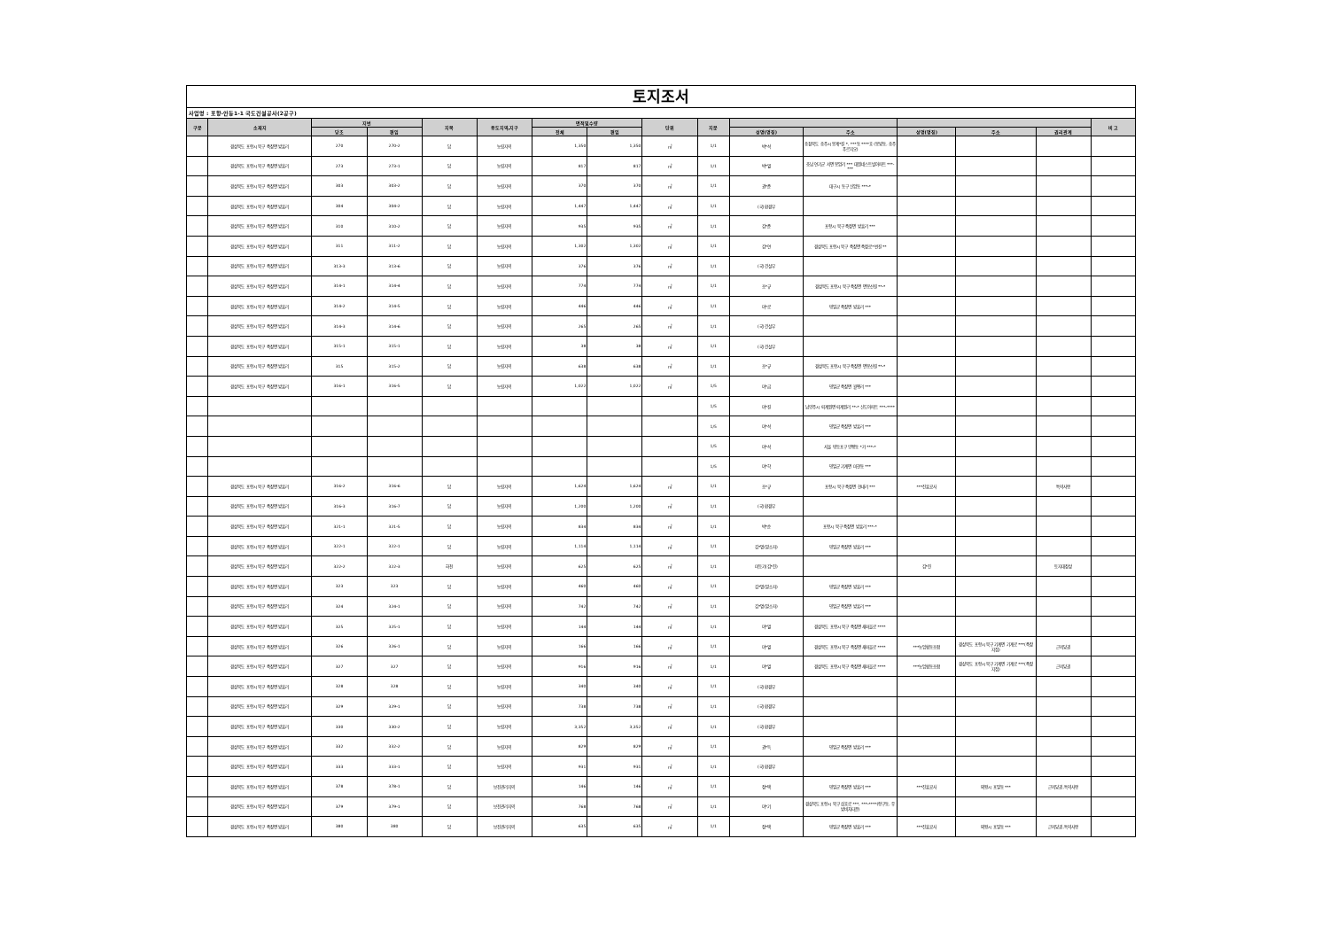토지조서
사업명 : 포항-안동1-1 국도건설공사(2공구)
| 구분 | 소재지 | 지번 | | 지목 | 용도지역,지구 | 면적및수량 | | 단위 | 지분 | | | | | | 비 고 |
| --- | --- | --- | --- | --- | --- | --- | --- | --- | --- | --- | --- | --- | --- | --- | --- |
| | | 당초 | 편입 | | | 전체 | 편입 | | | 성명(명칭) | 주소 | 성명(명칭) | 주소 | 권리관계 | |
| | 경상북도 포항시 북구 죽장면 방흥리 | 270 | 270-2 | 답 | 농림지역 | 1,350 | 1,350 | ㎡ | 1/1 | 박*석 | 충청북도 충주시 봉계*길 *, ***동 ****호 (봉방동, 충주푸르지오) | | | | |
| | 경상북도 포항시 북구 죽장면 방흥리 | 273 | 273-1 | 답 | 농림지역 | 817 | 817 | ㎡ | 1/1 | 박*열 | 충남 연기군 서면 봉암리 *** 대원네스트빌아파트 ***-*** | | | | |
| | 경상북도 포항시 북구 죽장면 방흥리 | 303 | 303-2 | 답 | 농림지역 | 370 | 370 | ㎡ | 1/1 | 권*준 | 대구시 동구 신암동 ***-* | | | | |
| | 경상북도 포항시 북구 죽장면 방흥리 | 304 | 304-2 | 답 | 농림지역 | 1,447 | 1,447 | ㎡ | 1/1 | (국)환경부 | | | | | |
| | 경상북도 포항시 북구 죽장면 방흥리 | 310 | 310-2 | 답 | 농림지역 | 935 | 935 | ㎡ | 1/1 | 김*준 | 포항시 북구 죽장면 방흥리 *** | | | | |
| | 경상북도 포항시 북구 죽장면 방흥리 | 311 | 311-2 | 답 | 농림지역 | 1,302 | 1,302 | ㎡ | 1/1 | 김*연 | 경상북도 포항시 북구 죽장면 죽장로*번길 ** | | | | |
| | 경상북도 포항시 북구 죽장면 방흥리 | 313-3 | 313-6 | 답 | 농림지역 | 376 | 376 | ㎡ | 1/1 | (국)건설부 | | | | | |
| | 경상북도 포항시 북구 죽장면 방흥리 | 314-1 | 314-4 | 답 | 농림지역 | 774 | 774 | ㎡ | 1/1 | 조*규 | 경상북도 포항시 북구 죽장면 면봉산길 **-* | | | | |
| | 경상북도 포항시 북구 죽장면 방흥리 | 314-2 | 314-5 | 답 | 농림지역 | 446 | 446 | ㎡ | 1/1 | 이*로 | 영일군 죽장면 방흥리 *** | | | | |
| | 경상북도 포항시 북구 죽장면 방흥리 | 314-3 | 314-6 | 답 | 농림지역 | 265 | 265 | ㎡ | 1/1 | (국)건설부 | | | | | |
| | 경상북도 포항시 북구 죽장면 방흥리 | 315-1 | 315-1 | 답 | 농림지역 | 38 | 38 | ㎡ | 1/1 | (국)건설부 | | | | | |
| | 경상북도 포항시 북구 죽장면 방흥리 | 315 | 315-2 | 답 | 농림지역 | 638 | 638 | ㎡ | 1/1 | 조*규 | 경상북도 포항시 북구 죽장면 면봉산길 **-* | | | | |
| | 경상북도 포항시 북구 죽장면 방흥리 | 316-1 | 316-5 | 답 | 농림지역 | 1,022 | 1,022 | ㎡ | 1/5 | 이*금 | 영일군 죽장면 월평리 *** | | | | |
| | | | | | | | | | 1/5 | 이*길 | 남양주시 퇴계원면 퇴계원리 **-* 신도아파트 ***-**** | | | | |
| | | | | | | | | | 1/5 | 이*석 | 영일군 죽장면 방흥리 *** | | | | |
| | | | | | | | | | 1/5 | 이*석 | 서울 영등포구 양평동 *가 ***-* | | | | |
| | | | | | | | | | 1/5 | 이*학 | 영일군 기계면 미현동 *** | | | | |
| | 경상북도 포항시 북구 죽장면 방흥리 | 316-2 | 316-6 | 답 | 농림지역 | 1,624 | 1,624 | ㎡ | 1/1 | 조*규 | 포항시 북구 죽장면 현내리 *** | ***진흥공사 | | 특약사항 | |
| | 경상북도 포항시 북구 죽장면 방흥리 | 316-3 | 316-7 | 답 | 농림지역 | 1,200 | 1,200 | ㎡ | 1/1 | (국)환경부 | | | | | |
| | 경상북도 포항시 북구 죽장면 방흥리 | 321-1 | 321-5 | 답 | 농림지역 | 834 | 834 | ㎡ | 1/1 | 박*순 | 포항시 북구 죽장면 방흥리 ***-* | | | | |
| | 경상북도 포항시 북구 죽장면 방흥리 | 322-1 | 322-1 | 답 | 농림지역 | 1,114 | 1,114 | ㎡ | 1/1 | 김*명(말소자) | 영일군 죽장면 방흥리 *** | | | | |
| | 경상북도 포항시 북구 죽장면 방흥리 | 322-2 | 322-3 | 하천 | 농림지역 | 625 | 625 | ㎡ | 1/1 | 미등기(김*진) | | 김*진 | | 토지대장상 | |
| | 경상북도 포항시 북구 죽장면 방흥리 | 323 | 323 | 답 | 농림지역 | 460 | 460 | ㎡ | 1/1 | 김*명(말소자) | 영일군 죽장면 방흥리 *** | | | | |
| | 경상북도 포항시 북구 죽장면 방흥리 | 324 | 324-1 | 답 | 농림지역 | 742 | 742 | ㎡ | 1/1 | 김*명(말소자) | 영일군 죽장면 방흥리 *** | | | | |
| | 경상북도 포항시 북구 죽장면 방흥리 | 325 | 325-1 | 답 | 농림지역 | 144 | 144 | ㎡ | 1/1 | 이*열 | 경상북도 포항시 북구 죽장면 새마을로 **** | | | | |
| | 경상북도 포항시 북구 죽장면 방흥리 | 326 | 326-1 | 답 | 농림지역 | 166 | 166 | ㎡ | 1/1 | 이*열 | 경상북도 포항시 북구 죽장면 새마을로 **** | ***농업협동조합 | 경상북도 포항시 북구 기계면 기계로 ***(죽장지점) | 근저당권 | |
| | 경상북도 포항시 북구 죽장면 방흥리 | 327 | 327 | 답 | 농림지역 | 916 | 916 | ㎡ | 1/1 | 이*열 | 경상북도 포항시 북구 죽장면 새마을로 **** | ***농업협동조합 | 경상북도 포항시 북구 기계면 기계로 ***(죽장지점) | 근저당권 | |
| | 경상북도 포항시 북구 죽장면 방흥리 | 328 | 328 | 답 | 농림지역 | 340 | 340 | ㎡ | 1/1 | (국)환경부 | | | | | |
| | 경상북도 포항시 북구 죽장면 방흥리 | 329 | 329-1 | 답 | 농림지역 | 738 | 738 | ㎡ | 1/1 | (국)환경부 | | | | | |
| | 경상북도 포항시 북구 죽장면 방흥리 | 330 | 330-2 | 답 | 농림지역 | 3,352 | 3,352 | ㎡ | 1/1 | (국)환경부 | | | | | |
| | 경상북도 포항시 북구 죽장면 방흥리 | 332 | 332-2 | 답 | 농림지역 | 829 | 829 | ㎡ | 1/1 | 권*득 | 영일군 죽장면 방흥리 *** | | | | |
| | 경상북도 포항시 북구 죽장면 방흥리 | 333 | 333-1 | 답 | 농림지역 | 931 | 931 | ㎡ | 1/1 | (국)환경부 | | | | | |
| | 경상북도 포항시 북구 죽장면 방흥리 | 378 | 378-1 | 답 | 보전관리지역 | 146 | 146 | ㎡ | 1/1 | 정*택 | 영일군 죽장면 방흥리 *** | ***진흥공사 | 의왕시 포일동 *** | 근저당권,특약사항 | |
| | 경상북도 포항시 북구 죽장면 방흥리 | 379 | 379-1 | 답 | 보전관리지역 | 768 | 768 | ㎡ | 1/1 | 이*기 | 경상북도 포항시 북구 삼호로 ***, ***-****(항구동, 우방비치타운) | | | | |
| | 경상북도 포항시 북구 죽장면 방흥리 | 380 | 380 | 답 | 보전관리지역 | 635 | 635 | ㎡ | 1/1 | 정*택 | 영일군 죽장면 방흥리 *** | ***진흥공사 | 의왕시 포일동 *** | 근저당권,특약사항 | |